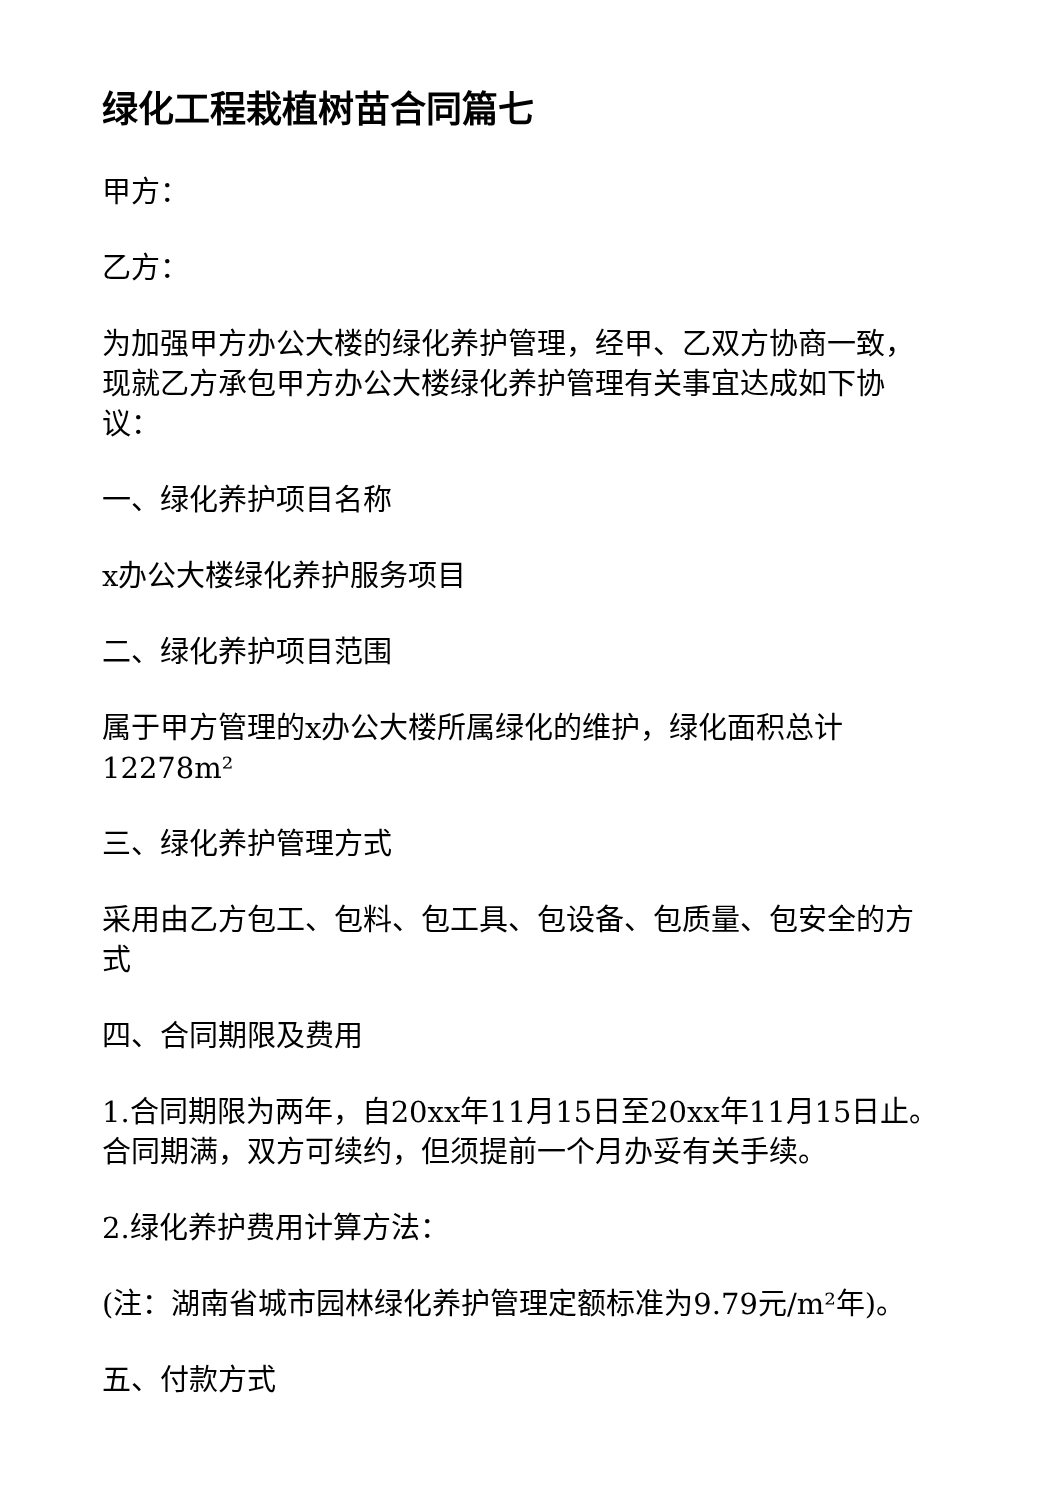绿化工程栽植树苗合同篇七
甲方：
乙方：
为加强甲方办公大楼的绿化养护管理，经甲、乙双方协商一致，现就乙方承包甲方办公大楼绿化养护管理有关事宜达成如下协议：
一、绿化养护项目名称
x办公大楼绿化养护服务项目
二、绿化养护项目范围
属于甲方管理的x办公大楼所属绿化的维护，绿化面积总计12278m²
三、绿化养护管理方式
采用由乙方包工、包料、包工具、包设备、包质量、包安全的方式
四、合同期限及费用
1.合同期限为两年，自20xx年11月15日至20xx年11月15日止。合同期满，双方可续约，但须提前一个月办妥有关手续。
2.绿化养护费用计算方法：
(注：湖南省城市园林绿化养护管理定额标准为9.79元/m²年)。
五、付款方式